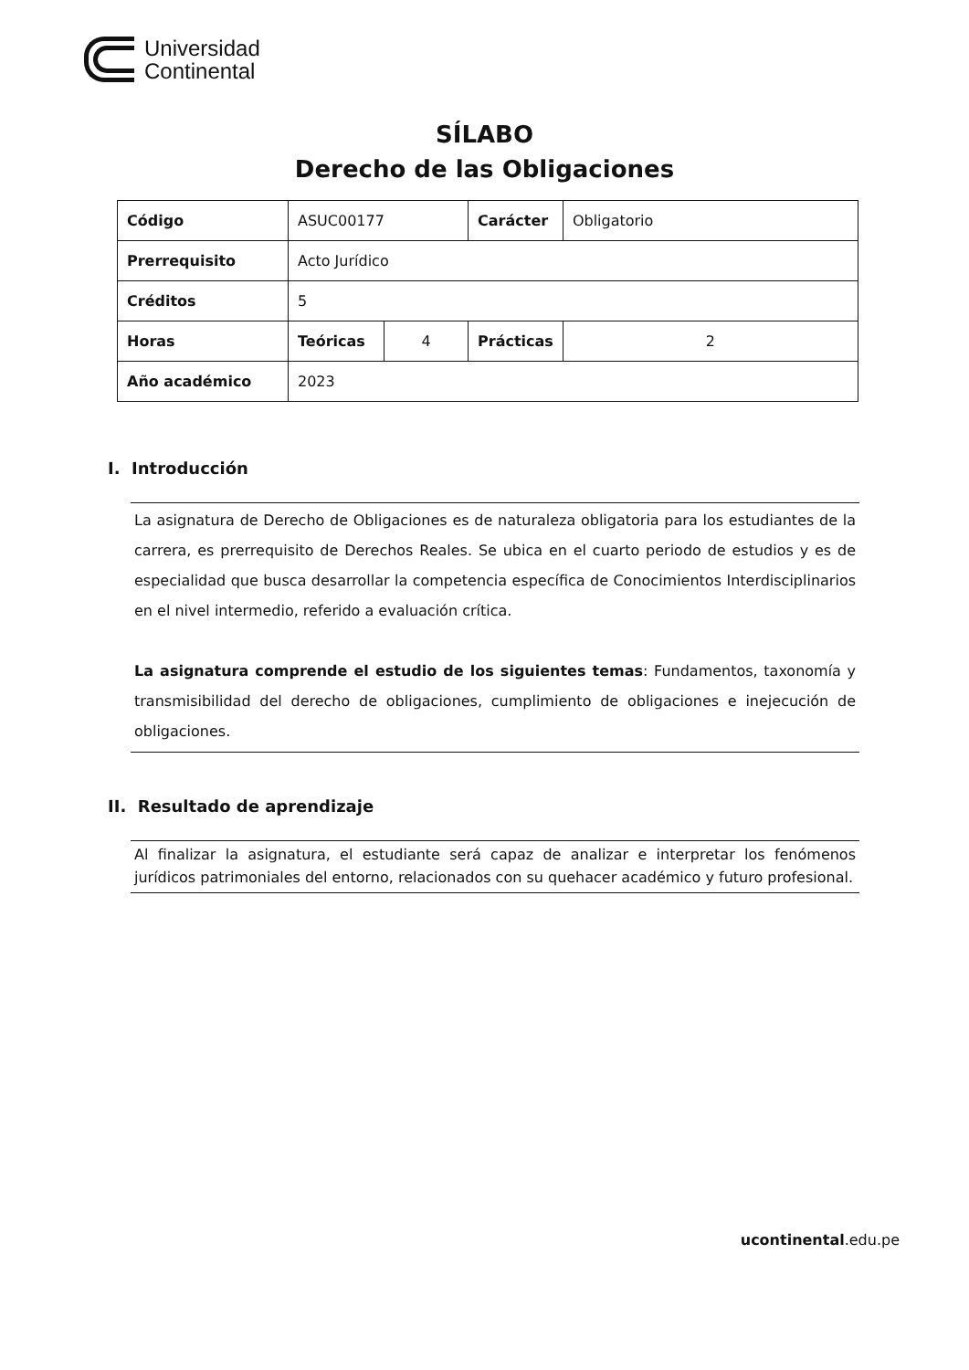Universidad
Continental
SÍLABO
Derecho de las Obligaciones
| Código | ASUC00177 | | Carácter | Obligatorio |
| Prerrequisito | Acto Jurídico | | | |
| Créditos | 5 | | | |
| Horas | Teóricas | 4 | Prácticas | 2 |
| Año académico | 2023 | | | |
I. Introducción
La asignatura de Derecho de Obligaciones es de naturaleza obligatoria para los estudiantes de la carrera, es prerrequisito de Derechos Reales. Se ubica en el cuarto periodo de estudios y es de especialidad que busca desarrollar la competencia específica de Conocimientos Interdisciplinarios en el nivel intermedio, referido a evaluación crítica.
La asignatura comprende el estudio de los siguientes temas: Fundamentos, taxonomía y transmisibilidad del derecho de obligaciones, cumplimiento de obligaciones e inejecución de obligaciones.
II. Resultado de aprendizaje
Al finalizar la asignatura, el estudiante será capaz de analizar e interpretar los fenómenos jurídicos patrimoniales del entorno, relacionados con su quehacer académico y futuro profesional.
ucontinental.edu.pe